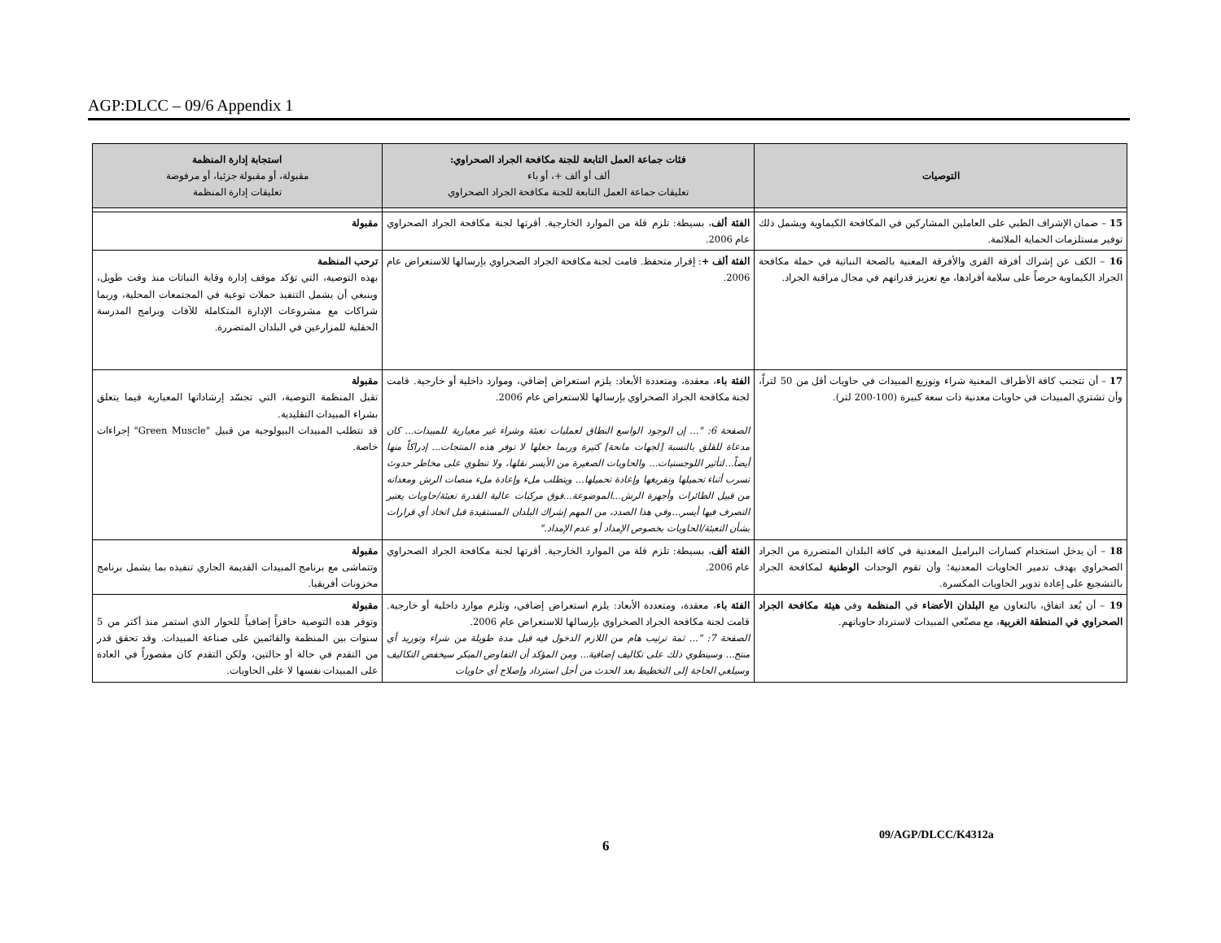AGP:DLCC – 09/6 Appendix 1
| التوصيات | فئات جماعة العمل التابعة للجنة مكافحة الجراد الصحراوي: ألف أو ألف +، أو باء تعليقات جماعة العمل التابعة للجنة مكافحة الجراد الصحراوي | استجابة إدارة المنظمة مقبولة، أو مقبولة جزئيا، أو مرفوضة تعليقات إدارة المنظمة |
| --- | --- | --- |
| 15 – ضمان الإشراف الطبي على العاملين المشاركين في المكافحة الكيماوية ويشمل ذلك توفير مستلزمات الحماية الملائمة. | الفئة ألف ، بسيطة: تلزم قلة من الموارد الخارجية. أقرتها لجنة مكافحة الجراد الصحراوي عام 2006. | مقبولة |
| 16 – الكف عن إشراك أفرقة القرى والأفرقة المعنية بالصحة النباتية في حملة مكافحة الجراد الكيماوية حرصاً على سلامة أفرادها، مع تعزيز قدراتهم في مجال مراقبة الجراد. | الفئة ألف + : إقرار متحفظ. قامت لجنة مكافحة الجراد الصحراوي بإرسالها للاستعراض عام 2006. | ترحب المنظمة بهذه التوصية، التي تؤكد موقف إدارة وقاية النباتات منذ وقت طويل، وينبغي أن يشمل التنفيذ حملات توعية في المجتمعات المحلية، وربما شراكات مع مشروعات الإدارة المتكاملة للآفات وبرامج المدرسة الحقلية للمزارعين في البلدان المتضررة. |
| 17 – أن تتجنب كافة الأطراف المعنية شراء وتوزيع المبيدات في حاويات أقل من 50 لتراً، وأن تشتري المبيدات في حاويات معدنية ذات سعة كبيرة (100-200 لتر). | الفئة باء ، معقدة، ومتعددة الأبعاد: يلزم استعراض إضافي، وموارد داخلية أو خارجية. قامت لجنة مكافحة الجراد الصحراوي بإرسالها للاستعراض عام 2006. الصفحة 6: "... إن الوجود الواسع النطاق لعمليات تعبئة وشراء غير معيارية للمبيدات... كان مدعاة للقلق بالنسبة [لجهات مانحة] كثيرة وربما جعلها لا توفر هذه المنتجات... إدراكاً منها أيضاً...لتأثير اللوجستيات... والحاويات الصغيرة من الأيسر نقلها، ولا تنطوي على مخاطر حدوث تسرب أثناء تحميلها وتفريغها وإعادة تحميلها... ويتطلب ملء وإعادة ملء منصات الرش ومعداته من قبيل الطائرات وأجهزة الرش...الموضوعة...فوق مركبات عالية القدرة تعبئة/حاويات يعتبر التصرف فيها أيسر...وفي هذا الصدد، من المهم إشراك البلدان المستفيدة قبل اتخاذ أي قرارات بشأن التعبئة/الحاويات بخصوص الإمداد أو عدم الإمداد." | مقبولة تقبل المنظمة التوصية، التي تجسّد إرشاداتها المعيارية فيما يتعلق بشراء المبيدات التقليدية. قد تتطلب المبيدات البيولوجية من قبيل "Green Muscle" إجراءات خاصة. |
| 18 – أن يدخل استخدام كسارات البراميل المعدنية في كافة البلدان المتضررة من الجراد الصحراوي بهدف تدمير الحاويات المعدنية؛ وأن تقوم الوحدات الوطنية لمكافحة الجراد بالتشجيع على إعادة تدوير الحاويات المكسرة. | الفئة ألف ، بسيطة: تلزم قلة من الموارد الخارجية. أقرتها لجنة مكافحة الجراد الصحراوي عام 2006. | مقبولة وتتماشى مع برنامج المبيدات القديمة الجاري تنفيذه بما يشمل برنامج مخزونات أفريقيا. |
| 19 – أن يُعد اتفاق، بالتعاون مع البلدان الأعضاء في المنظمة وفي هيئة مكافحة الجراد الصحراوي في المنطقة الغربية ، مع مصنّعي المبيدات لاسترداد حاوياتهم. | الفئة باء ، معقدة، ومتعددة الأبعاد: يلزم استعراض إضافي، وتلزم موارد داخلية أو خارجية. قامت لجنة مكافحة الجراد الصحراوي بإرسالها للاستعراض عام 2006. الصفحة 7: "... ثمة ترتيب هام من اللازم الدخول فيه قبل مدة طويلة من شراء وتوريد أي منتج... وسينطوي ذلك على تكاليف إضافية... ومن المؤكد أن التفاوض المبكر سيخفض التكاليف وسيلغي الحاجة إلى التخطيط بعد الحدث من أجل استرداد وإصلاح أي حاويات | مقبولة وتوفر هذه التوصية حافزاً إضافياً للحوار الذي استمر منذ أكثر من 5 سنوات بين المنظمة والقائمين على صناعة المبيدات. وقد تحقق قدر من التقدم في حالة أو حالتين، ولكن التقدم كان مقصوراً في العادة على المبيدات نفسها لا على الحاويات. |
09/AGP/DLCC/K4312a
6